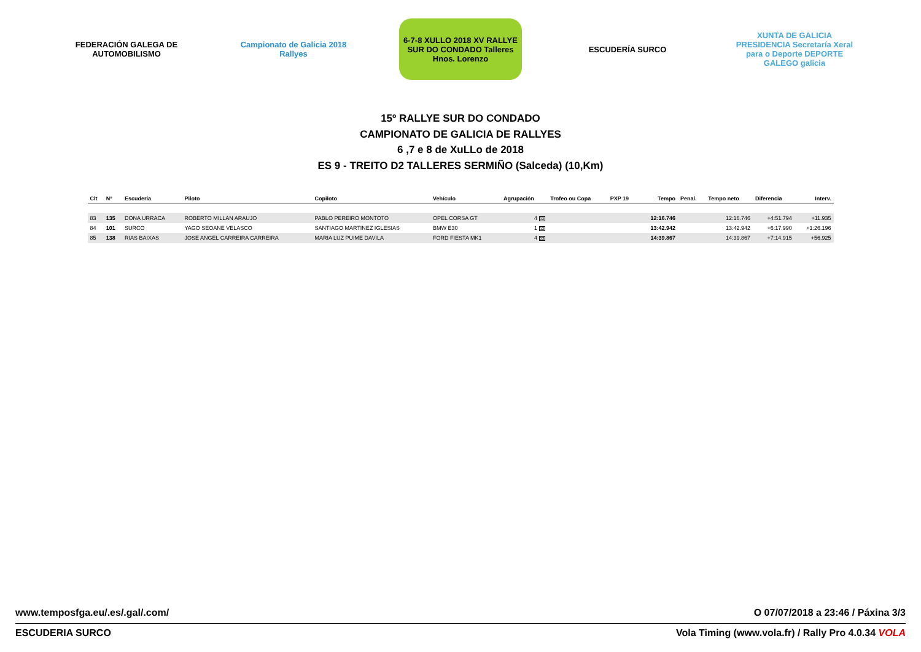FEDERACIÓN GALEGA DE AUTOMOBILISMO
Campionato de Galicia 2018 Rallyes
6-7-8 XULLO 2018 XV RALLYE SUR DO CONDADO Talleres Hnos. Lorenzo
ESCUDERÍA SURCO
XUNTA DE GALICIA PRESIDENCIA Secretaría Xeral para o Deporte DEPORTE GALEGO galicia
15º RALLYE SUR DO CONDADO
CAMPIONATO DE GALICIA DE RALLYES
6 ,7 e 8 de XuLLo de 2018
ES 9 - TREITO D2 TALLERES SERMIÑO (Salceda) (10,Km)
| Clt | Nº | Escudería | Piloto | Copiloto | Vehículo | Agrupación | Trofeo ou Copa | PXP 19 | Tempo | Penal. | Tempo neto | Diferencia | Interv. |
| --- | --- | --- | --- | --- | --- | --- | --- | --- | --- | --- | --- | --- | --- |
| 83 | 135 | DONA URRACA | ROBERTO MILLAN ARAUJO | PABLO PEREIRO MONTOTO | OPEL CORSA GT | 4 32 | | | 12:16.746 | | 12:16.746 | +4:51.794 | +11.935 |
| 84 | 101 | SURCO | YAGO SEOANE VELASCO | SANTIAGO MARTINEZ IGLESIAS | BMW E30 | 1 12 | | | 13:42.942 | | 13:42.942 | +6:17.990 | +1:26.196 |
| 85 | 138 | RIAS BAIXAS | JOSE ANGEL CARREIRA CARREIRA | MARIA LUZ PUIME DAVILA | FORD FIESTA MK1 | 4 33 | | | 14:39.867 | | 14:39.867 | +7:14.915 | +56.925 |
www.temposfga.eu/.es/.gal/.com/ O 07/07/2018 a 23:46 / Páxina 3/3
ESCUDERIA SURCO Vola Timing (www.vola.fr) / Rally Pro 4.0.34 VOLA